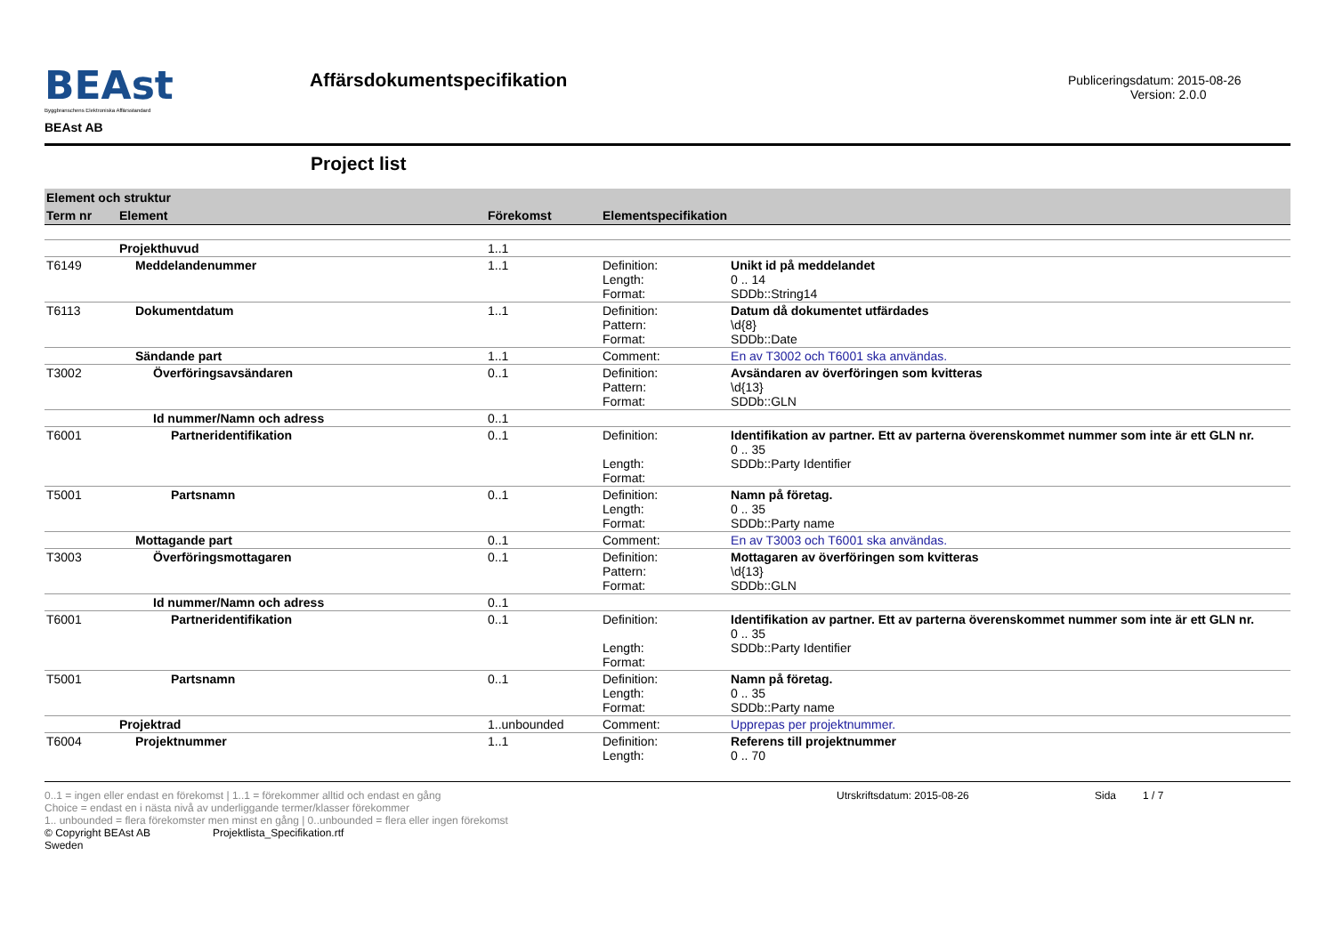BEAst
Byggbranschens Elektroniska Affärsstandard
BEAst AB
Affärsdokumentspecifikation
Publiceringsdatum: 2015-08-26
Version: 2.0.0
Project list
| Element och struktur | | | | |
| Term nr | Element | Förekomst | Elementspecifikation | |
| | Projekthuvud | 1..1 | | |
| T6149 | Meddelandenummer | 1..1 | Definition: Length: Format: | Unikt id på meddelandet 0 .. 14 SDDb::String14 |
| T6113 | Dokumentdatum | 1..1 | Definition: Pattern: Format: | Datum då dokumentet utfärdades \d{8} SDDb::Date |
| | Sändande part | 1..1 | Comment: | En av T3002 och T6001 ska användas. |
| T3002 | Överföringsavsändaren | 0..1 | Definition: Pattern: Format: | Avsändaren av överföringen som kvitteras \d{13} SDDb::GLN |
| | Id nummer/Namn och adress | 0..1 | | |
| T6001 | Partneridentifikation | 0..1 | Definition: Length: Format: | Identifikation av partner. Ett av parterna överenskommet nummer som inte är ett GLN nr. 0 .. 35 SDDb::Party Identifier |
| T5001 | Partsnamn | 0..1 | Definition: Length: Format: | Namn på företag. 0 .. 35 SDDb::Party name |
| | Mottagande part | 0..1 | Comment: | En av T3003 och T6001 ska användas. |
| T3003 | Överföringsmottagaren | 0..1 | Definition: Pattern: Format: | Mottagaren av överföringen som kvitteras \d{13} SDDb::GLN |
| | Id nummer/Namn och adress | 0..1 | | |
| T6001 | Partneridentifikation | 0..1 | Definition: Length: Format: | Identifikation av partner. Ett av parterna överenskommet nummer som inte är ett GLN nr. 0 .. 35 SDDb::Party Identifier |
| T5001 | Partsnamn | 0..1 | Definition: Length: Format: | Namn på företag. 0 .. 35 SDDb::Party name |
| | Projektrad | 1..unbounded | Comment: | Upprepas per projektnummer. |
| T6004 | Projektnummer | 1..1 | Definition: Length: | Referens till projektnummer 0 .. 70 |
0..1 = ingen eller endast en förekomst | 1..1 = förekommer alltid och endast en gång
Choice = endast en i nästa nivå av underliggande termer/klasser förekommer
1.. unbounded = flera förekomster men minst en gång | 0..unbounded = flera eller ingen förekomst
© Copyright BEAst AB Projektlista_Specifikation.rtf
Sweden
Utrskriftsdatum: 2015-08-26 Sida 1 / 7